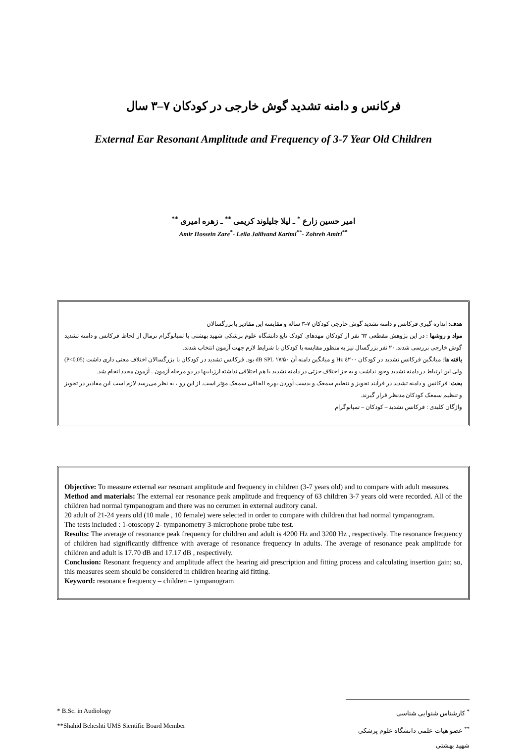فرکانس و دامنه تشدید گوش خارجی در کودکان ۷–۳ سال
External Ear Resonant Amplitude and Frequency of 3-7 Year Old Children
امیر حسین زارع <sup>*</sup> ـ لیلا جلیلوند کریمی <sup>**</sup> ـ زهره امیری <sup>**</sup>
Amir Hossein Zare<sup>*</sup>- Leila Jalilvand Karimi<sup>**</sup>- Zohreh Amiri<sup>**</sup>
هدف: اندازه گیری فرکانس و دامنه تشدید گوش خارجی کودکان ۷–۳ ساله و مقایسه این مقادیر با بزرگسالان
مواد و روشها : در این پژوهش مقطعی ٦٣ نفر از کودکان مهدهای کودک تابع دانشگاه علوم پزشکی شهید بهشتی با تمپانوگرام نرمال از لحاظ فرکانس و دامنه تشدید گوش خارجی بررسی شدند. ۲۰ نفر بزرگسال نیز به منظور مقایسه با کودکان با شرایط لازم جهت آزمون انتخاب شدند.
یافته ها: میانگین فرکانس تشدید در کودکان ٤۲۰۰ Hz و میانگین دامنه آن ۱۷/۵۰ dB SPL بود. فرکانس تشدید در کودکان با بزرگسالان اختلاف معنی داری داشت (P<0.05) ولی این ارتباط در دامنه تشدید وجود نداشت و به جز اختلاف جزئی در دامنه تشدید با هم اختلافی نداشته ارزیابیها در دو مرحله آزمون ـ آزمون مجدد انجام شد.
بحث: فرکانس و دامنه تشدید در فرآیند تجویز و تنظیم سمعک و بدست آوردن بهره الحاقی سمعک مؤثر است. از این رو ، به نظر می‌رسد لازم است این مقادیر در تجویز و تنظیم سمعک کودکان مدنظر قرار گیرند.
واژگان کلیدی : فرکانس تشدید – کودکان – تمپانوگرام
Objective: To measure external ear resonant amplitude and frequency in children (3-7 years old) and to compare with adult measures.
Method and materials: The external ear resonance peak amplitude and frequency of 63 children 3-7 years old were recorded. All of the children had normal tympanogram and there was no cerumen in external auditory canal.
20 adult of 21-24 years old (10 male , 10 female) were selected in order to compare with children that had normal tympanogram.
The tests included : 1-otoscopy 2- tympanometry 3-microphone probe tube test.
Results: The average of resonance peak frequency for children and adult is 4200 Hz and 3200 Hz , respectively. The resonance frequency of children had significantly diffrence with average of resonance frequency in adults. The average of resonance peak amplitude for children and adult is 17.70 dB and 17.17 dB , respectively.
Conclusion: Resonant frequency and amplitude affect the hearing aid prescription and fitting process and calculating insertion gain; so, this measures seem should be considered in children hearing aid fitting.
Keyword: resonance frequency – children – tympanogram
* B.Sc. in Audiology
**Shahid Beheshti UMS Sientific Board Member
<sup>*</sup> کارشناس شنوایی شناسی
<sup>**</sup> عضو هیات علمی دانشگاه علوم پزشکی شهید بهشتی